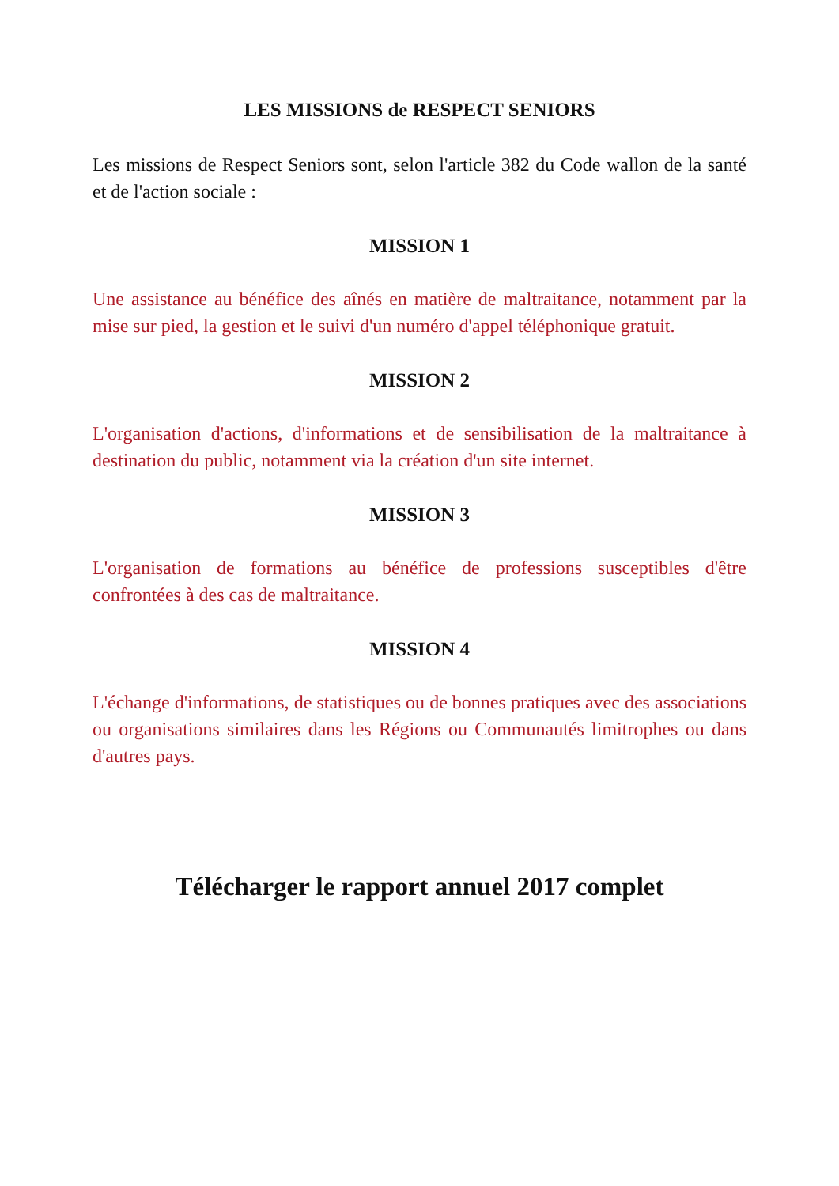LES MISSIONS de RESPECT SENIORS
Les missions de Respect Seniors sont, selon l'article 382 du Code wallon de la santé et de l'action sociale :
MISSION 1
Une assistance au bénéfice des aînés en matière de maltraitance, notamment par la mise sur pied, la gestion et le suivi d'un numéro d'appel téléphonique gratuit.
MISSION 2
L'organisation d'actions, d'informations et de sensibilisation de la maltraitance à destination du public, notamment via la création d'un site internet.
MISSION 3
L'organisation de formations au bénéfice de professions susceptibles d'être confrontées à des cas de maltraitance.
MISSION 4
L'échange d'informations, de statistiques ou de bonnes pratiques avec des associations ou organisations similaires dans les Régions ou Communautés limitrophes ou dans d'autres pays.
Télécharger le rapport annuel 2017 complet